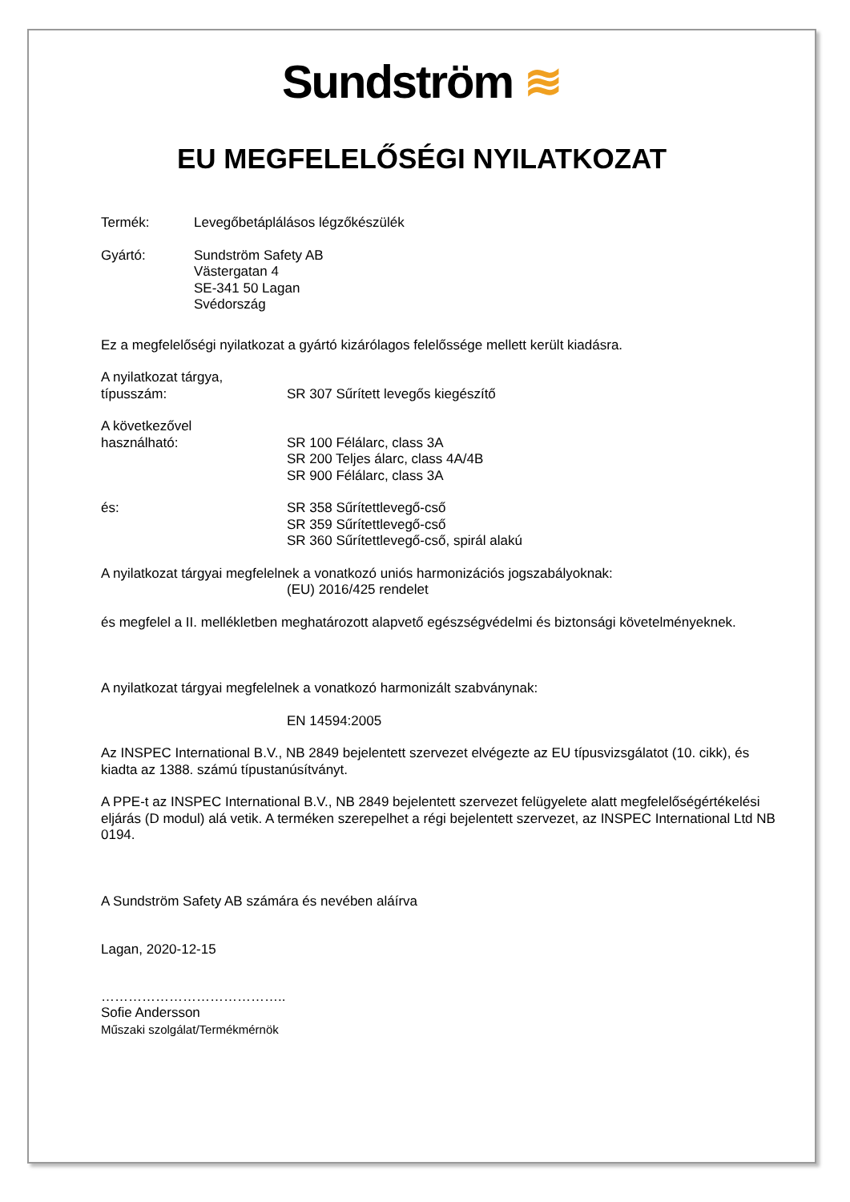Sundström ≋
EU MEGFELELŐSÉGI NYILATKOZAT
Termék: Levegőbetáplálásos légzőkészülék
Gyártó: Sundström Safety AB
Västergatan 4
SE-341 50 Lagan
Svédország
Ez a megfelelőségi nyilatkozat a gyártó kizárólagos felelőssége mellett került kiadásra.
A nyilatkozat tárgya,
típusszám:
SR 307 Sűrített levegős kiegészítő
A következővel
használható:
SR 100 Félálarc, class 3A
SR 200 Teljes álarc, class 4A/4B
SR 900 Félálarc, class 3A
és: SR 358 Sűrítettlevegő-cső
SR 359 Sűrítettlevegő-cső
SR 360 Sűrítettlevegő-cső, spirál alakú
A nyilatkozat tárgyai megfelelnek a vonatkozó uniós harmonizációs jogszabályoknak:
(EU) 2016/425 rendelet
és megfelel a II. mellékletben meghatározott alapvető egészségvédelmi és biztonsági követelményeknek.
A nyilatkozat tárgyai megfelelnek a vonatkozó harmonizált szabványnak:
EN 14594:2005
Az INSPEC International B.V., NB 2849 bejelentett szervezet elvégezte az EU típusvizsgálatot (10. cikk), és kiadta az 1388. számú típustanúsítványt.
A PPE-t az INSPEC International B.V., NB 2849 bejelentett szervezet felügyelete alatt megfelelőségértékelési eljárás (D modul) alá vetik. A terméken szerepelhet a régi bejelentett szervezet, az INSPEC International Ltd NB 0194.
A Sundström Safety AB számára és nevében aláírva
Lagan, 2020-12-15
…………………………………..
Sofie Andersson
Műszaki szolgálat/Termékmérnök